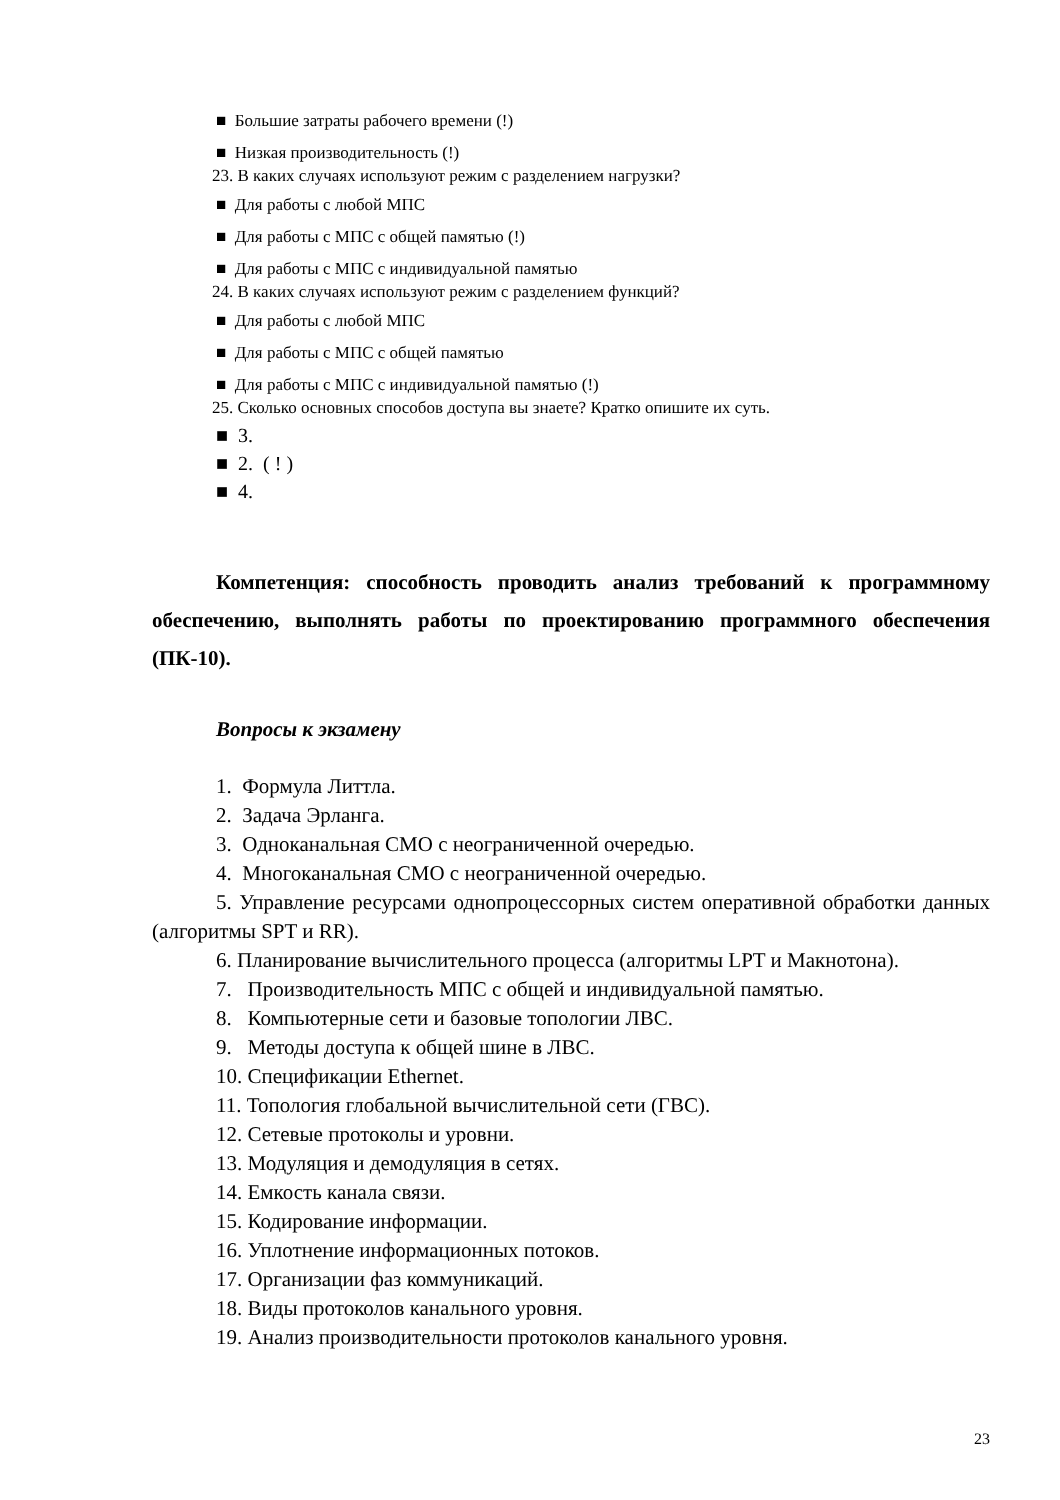■ Большие затраты рабочего времени (!)
■ Низкая производительность (!)
23. В каких случаях используют режим с разделением нагрузки?
■ Для работы с любой МПС
■ Для работы с МПС с общей памятью (!)
■ Для работы с МПС с индивидуальной памятью
24. В каких случаях используют режим с разделением функций?
■ Для работы с любой МПС
■ Для работы с МПС с общей памятью
■ Для работы с МПС с индивидуальной памятью (!)
25. Сколько основных способов доступа вы знаете? Кратко опишите их суть.
■ 3.
■ 2. ( ! )
■ 4.
Компетенция: способность проводить анализ требований к программному обеспечению, выполнять работы по проектированию программного обеспечения (ПК-10).
Вопросы к экзамену
1. Формула Литтла.
2. Задача Эрланга.
3. Одноканальная СМО с неограниченной очередью.
4. Многоканальная СМО с неограниченной очередью.
5. Управление ресурсами однопроцессорных систем оперативной обработки данных (алгоритмы SPT и RR).
6. Планирование вычислительного процесса (алгоритмы LPT и Макнотона).
7. Производительность МПС с общей и индивидуальной памятью.
8. Компьютерные сети и базовые топологии ЛВС.
9. Методы доступа к общей шине в ЛВС.
10. Спецификации Ethernet.
11. Топология глобальной вычислительной сети (ГВС).
12. Сетевые протоколы и уровни.
13. Модуляция и демодуляция в сетях.
14. Емкость канала связи.
15. Кодирование информации.
16. Уплотнение информационных потоков.
17. Организации фаз коммуникаций.
18. Виды протоколов канального уровня.
19. Анализ производительности протоколов канального уровня.
23